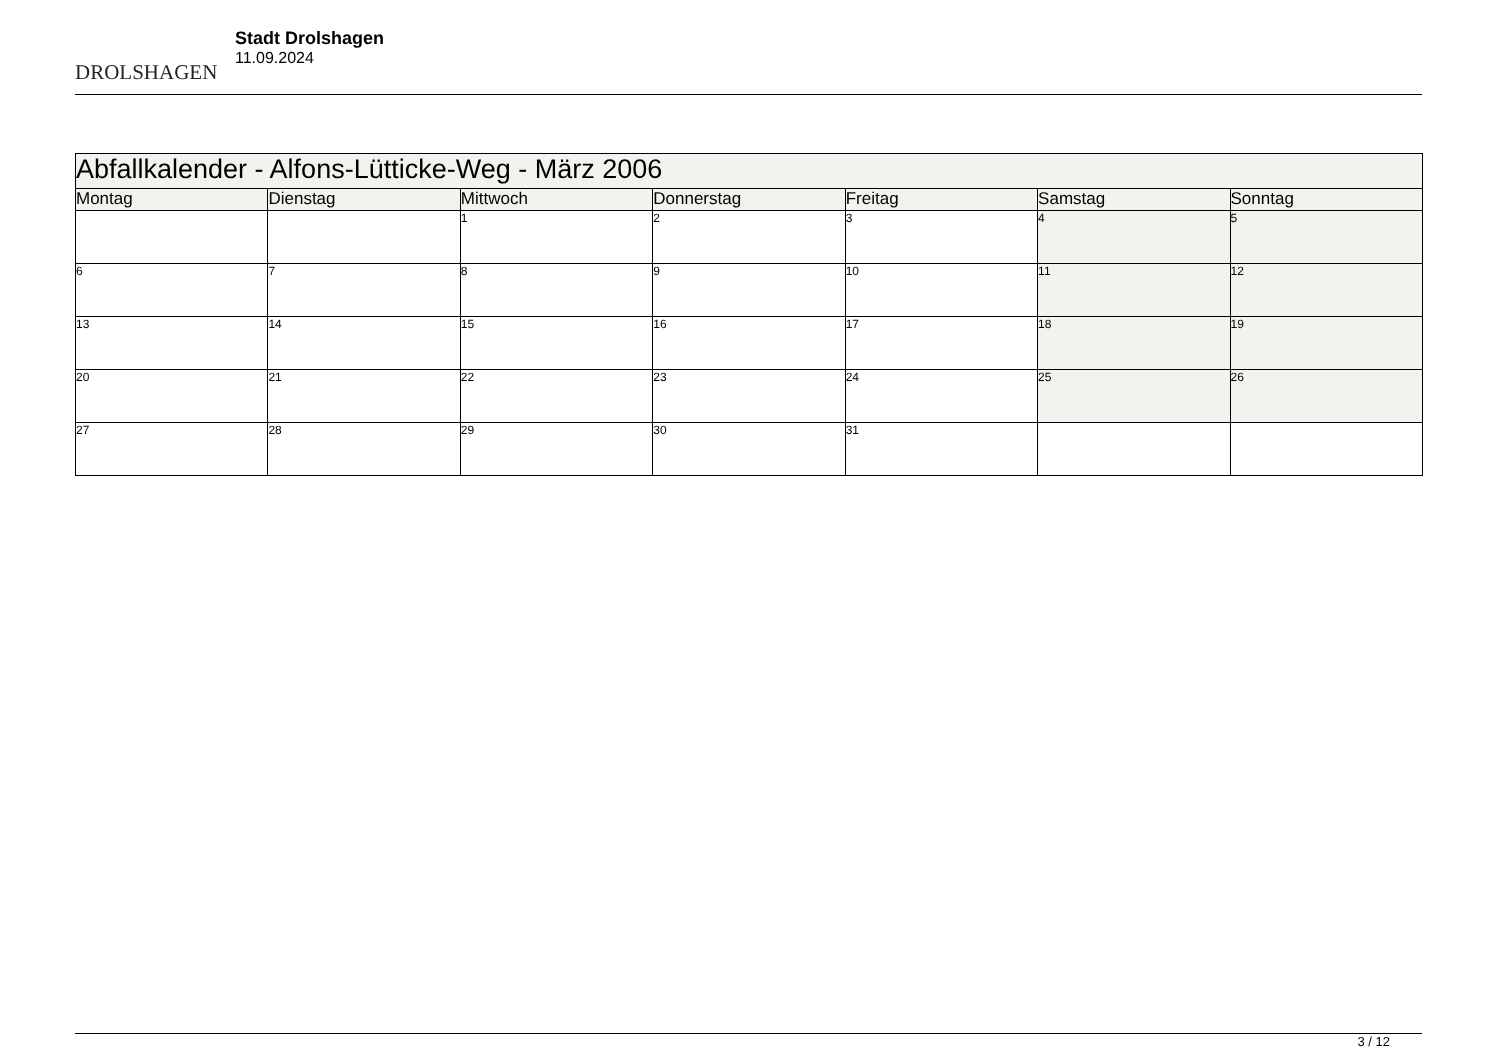DROLSHAGEN
Stadt Drolshagen
11.09.2024
| Abfallkalender - Alfons-Lütticke-Weg - März 2006 | | | | | | |
| --- | --- | --- | --- | --- | --- | --- |
| Montag | Dienstag | Mittwoch | Donnerstag | Freitag | Samstag | Sonntag |
| | | 1 | 2 | 3 | 4 | 5 |
| 6 | 7 | 8 | 9 | 10 | 11 | 12 |
| 13 | 14 | 15 | 16 | 17 | 18 | 19 |
| 20 | 21 | 22 | 23 | 24 | 25 | 26 |
| 27 | 28 | 29 | 30 | 31 | | |
3 / 12